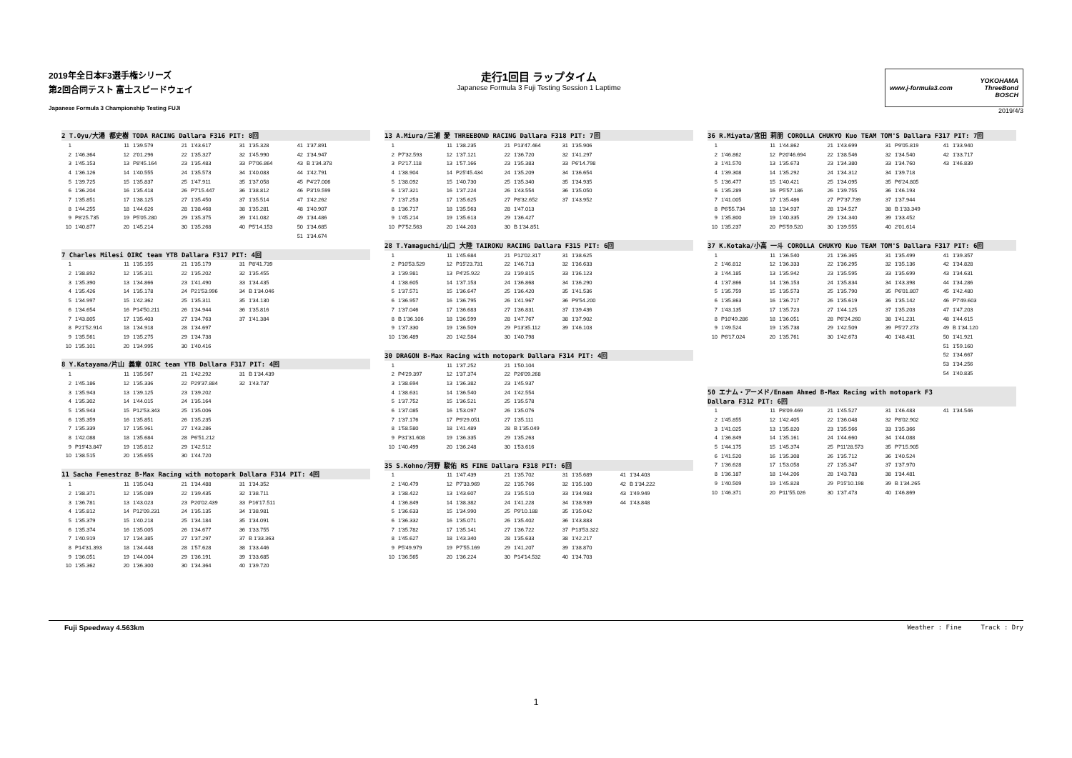2019年全日本F3選手権シリーズ
第2回合同テスト 富士スピードウェイ
Japanese Formula 3 Championship Testing FUJI
走行1回目 ラップタイム
Japanese Formula 3 Fuji Testing Session 1 Laptime
www.j-formula3.com YOKOHAMA
ThreeBond
BOSCH
2019/4/3
2 T.Oyu/大湯 都史樹 TODA RACING Dallara F316 PIT: 8回
| 1 | | 11 | 1'39.579 | 21 | 1'43.617 | 31 | 1'35.328 | 41 | 1'37.891 |
| 2 | 1'46.364 | 12 | 2'01.296 | 22 | 1'35.327 | 32 | 1'45.990 | 42 | 1'34.947 |
| 3 | 1'45.153 | 13 | P8'45.164 | 23 | 1'35.483 | 33 | P7'06.864 | 43 | B 1'34.378 |
| 4 | 1'36.126 | 14 | 1'40.555 | 24 | 1'35.573 | 34 | 1'40.083 | 44 | 1'42.791 |
| 5 | 1'39.725 | 15 | 1'35.837 | 25 | 1'47.911 | 35 | 1'37.058 | 45 | P4'27.006 |
| 6 | 1'36.204 | 16 | 1'35.418 | 26 | P7'15.447 | 36 | 1'38.812 | 46 | P3'19.599 |
| 7 | 1'35.851 | 17 | 1'38.125 | 27 | 1'35.450 | 37 | 1'35.514 | 47 | 1'42.262 |
| 8 | 1'44.255 | 18 | 1'44.626 | 28 | 1'38.468 | 38 | 1'35.281 | 48 | 1'40.907 |
| 9 | P8'25.735 | 19 | P5'05.280 | 29 | 1'35.375 | 39 | 1'41.082 | 49 | 1'34.486 |
| 10 | 1'40.877 | 20 | 1'45.214 | 30 | 1'35.268 | 40 | P5'14.153 | 50 | 1'34.685 |
| | | | | | | | | 51 | 1'34.674 |
7 Charles Milesi OIRC team YTB Dallara F317 PIT: 4回
| 1 | | 11 | 1'35.155 | 21 | 1'35.179 | 31 | P8'41.739 |
| 2 | 1'38.892 | 12 | 1'35.311 | 22 | 1'35.202 | 32 | 1'35.455 |
| 3 | 1'35.390 | 13 | 1'34.866 | 23 | 1'41.490 | 33 | 1'34.435 |
| 4 | 1'35.426 | 14 | 1'35.178 | 24 | P21'53.996 | 34 | B 1'34.046 |
| 5 | 1'34.997 | 15 | 1'42.362 | 25 | 1'35.311 | 35 | 1'34.130 |
| 6 | 1'34.654 | 16 | P14'50.211 | 26 | 1'34.944 | 36 | 1'35.816 |
| 7 | 1'43.805 | 17 | 1'35.403 | 27 | 1'34.763 | 37 | 1'41.384 |
| 8 | P21'52.914 | 18 | 1'34.918 | 28 | 1'34.697 | | |
| 9 | 1'35.561 | 19 | 1'35.275 | 29 | 1'34.738 | | |
| 10 | 1'35.101 | 20 | 1'34.995 | 30 | 1'40.416 | | |
8 Y.Katayama/片山 義章 OIRC team YTB Dallara F317 PIT: 4回
| 1 | | 11 | 1'35.567 | 21 | 1'42.292 | 31 | B 1'34.439 |
| 2 | 1'45.186 | 12 | 1'35.336 | 22 | P29'37.884 | 32 | 1'43.737 |
| 3 | 1'35.943 | 13 | 1'39.125 | 23 | 1'39.202 | | |
| 4 | 1'35.302 | 14 | 1'44.015 | 24 | 1'35.164 | | |
| 5 | 1'35.943 | 15 | P12'53.343 | 25 | 1'35.006 | | |
| 6 | 1'35.359 | 16 | 1'35.851 | 26 | 1'35.235 | | |
| 7 | 1'35.339 | 17 | 1'35.961 | 27 | 1'43.286 | | |
| 8 | 1'42.088 | 18 | 1'35.684 | 28 | P6'51.212 | | |
| 9 | P19'43.847 | 19 | 1'35.812 | 29 | 1'42.512 | | |
| 10 | 1'38.515 | 20 | 1'35.655 | 30 | 1'44.720 | | |
11 Sacha Fenestraz B-Max Racing with motopark Dallara F314 PIT: 4回
| 1 | | 11 | 1'35.043 | 21 | 1'34.488 | 31 | 1'34.352 |
| 2 | 1'38.371 | 12 | 1'35.089 | 22 | 1'39.435 | 32 | 1'38.711 |
| 3 | 1'36.781 | 13 | 1'43.023 | 23 | P20'02.439 | 33 | P16'17.511 |
| 4 | 1'35.812 | 14 | P12'09.231 | 24 | 1'35.135 | 34 | 1'38.981 |
| 5 | 1'35.379 | 15 | 1'40.218 | 25 | 1'34.184 | 35 | 1'34.091 |
| 6 | 1'35.374 | 16 | 1'35.005 | 26 | 1'34.677 | 36 | 1'33.755 |
| 7 | 1'40.919 | 17 | 1'34.385 | 27 | 1'37.297 | 37 | B 1'33.363 |
| 8 | P14'31.393 | 18 | 1'34.448 | 28 | 1'57.628 | 38 | 1'33.446 |
| 9 | 1'36.051 | 19 | 1'44.004 | 29 | 1'36.191 | 39 | 1'33.685 |
| 10 | 1'35.362 | 20 | 1'36.300 | 30 | 1'34.364 | 40 | 1'39.720 |
13 A.Miura/三浦 愛 THREEBOND RACING Dallara F318 PIT: 7回
| 1 | | 11 | 1'38.235 | 21 | P13'47.464 | 31 | 1'35.906 |
| 2 | P7'32.593 | 12 | 1'37.121 | 22 | 1'36.720 | 32 | 1'41.297 |
| 3 | P2'17.118 | 13 | 1'57.166 | 23 | 1'35.383 | 33 | P6'14.798 |
| 4 | 1'38.904 | 14 | P25'45.434 | 24 | 1'35.209 | 34 | 1'36.654 |
| 5 | 1'38.092 | 15 | 1'40.730 | 25 | 1'35.340 | 35 | 1'34.935 |
| 6 | 1'37.321 | 16 | 1'37.224 | 26 | 1'43.554 | 36 | 1'35.050 |
| 7 | 1'37.253 | 17 | 1'35.625 | 27 | P8'32.652 | 37 | 1'43.952 |
| 8 | 1'36.717 | 18 | 1'35.563 | 28 | 1'47.013 | | |
| 9 | 1'45.214 | 19 | 1'35.613 | 29 | 1'36.427 | | |
| 10 | P7'52.563 | 20 | 1'44.203 | 30 | B 1'34.851 | | |
28 T.Yamaguchi/山口 大陸 TAIROKU RACING Dallara F315 PIT: 6回
| 1 | | 11 | 1'45.684 | 21 | P12'02.317 | 31 | 1'38.625 |
| 2 | P10'53.529 | 12 | P15'23.731 | 22 | 1'46.713 | 32 | 1'36.633 |
| 3 | 1'39.981 | 13 | P4'25.922 | 23 | 1'39.815 | 33 | 1'36.123 |
| 4 | 1'38.605 | 14 | 1'37.153 | 24 | 1'36.868 | 34 | 1'36.290 |
| 5 | 1'37.571 | 15 | 1'36.647 | 25 | 1'36.420 | 35 | 1'41.536 |
| 6 | 1'36.957 | 16 | 1'36.795 | 26 | 1'41.967 | 36 | P9'54.200 |
| 7 | 1'37.046 | 17 | 1'36.683 | 27 | 1'36.831 | 37 | 1'39.436 |
| 8 | B 1'36.106 | 18 | 1'36.599 | 28 | 1'47.767 | 38 | 1'37.902 |
| 9 | 1'37.330 | 19 | 1'36.509 | 29 | P13'35.112 | 39 | 1'46.103 |
| 10 | 1'36.489 | 20 | 1'42.584 | 30 | 1'40.798 | | |
30 DRAGON B-Max Racing with motopark Dallara F314 PIT: 4回
| 1 | | 11 | 1'37.252 | 21 | 1'50.104 |
| 2 | P4'29.397 | 12 | 1'37.374 | 22 | P26'09.268 |
| 3 | 1'38.694 | 13 | 1'36.382 | 23 | 1'45.937 |
| 4 | 1'38.631 | 14 | 1'36.540 | 24 | 1'42.554 |
| 5 | 1'37.752 | 15 | 1'36.521 | 25 | 1'35.578 |
| 6 | 1'37.085 | 16 | 1'53.097 | 26 | 1'35.076 |
| 7 | 1'37.176 | 17 | P9'29.051 | 27 | 1'35.111 |
| 8 | 1'58.580 | 18 | 1'41.489 | 28 | B 1'35.049 |
| 9 | P31'31.608 | 19 | 1'36.335 | 29 | 1'35.263 |
| 10 | 1'40.499 | 20 | 1'36.248 | 30 | 1'53.616 |
35 S.Kohno/河野 駿佑 RS FINE Dallara F318 PIT: 6回
| 1 | | 11 | 1'47.439 | 21 | 1'35.702 | 31 | 1'35.689 | 41 | 1'34.403 |
| 2 | 1'40.479 | 12 | P7'33.969 | 22 | 1'35.766 | 32 | 1'35.100 | 42 | B 1'34.222 |
| 3 | 1'38.422 | 13 | 1'43.607 | 23 | 1'35.510 | 33 | 1'34.983 | 43 | 1'49.949 |
| 4 | 1'36.849 | 14 | 1'38.382 | 24 | 1'41.228 | 34 | 1'38.939 | 44 | 1'43.848 |
| 5 | 1'36.633 | 15 | 1'34.990 | 25 | P9'10.188 | 35 | 1'35.042 | | |
| 6 | 1'36.332 | 16 | 1'35.071 | 26 | 1'35.402 | 36 | 1'43.883 | | |
| 7 | 1'35.782 | 17 | 1'35.141 | 27 | 1'36.722 | 37 | P13'53.322 | | |
| 8 | 1'45.627 | 18 | 1'43.340 | 28 | 1'35.633 | 38 | 1'42.217 | | |
| 9 | P5'49.979 | 19 | P7'55.169 | 29 | 1'41.207 | 39 | 1'38.870 | | |
| 10 | 1'36.565 | 20 | 1'36.224 | 30 | P14'14.532 | 40 | 1'34.703 | | |
36 R.Miyata/宮田 莉朋 COROLLA CHUKYO Kuo TEAM TOM'S Dallara F317 PIT: 7回
| 1 | | 11 | 1'44.862 | 21 | 1'43.699 | 31 | P9'05.819 | 41 | 1'33.940 |
| 2 | 1'46.862 | 12 | P20'46.694 | 22 | 1'38.546 | 32 | 1'34.540 | 42 | 1'33.717 |
| 3 | 1'41.570 | 13 | 1'35.673 | 23 | 1'34.380 | 33 | 1'34.760 | 43 | 1'46.839 |
| 4 | 1'39.308 | 14 | 1'35.292 | 24 | 1'34.312 | 34 | 1'39.718 | | |
| 5 | 1'36.477 | 15 | 1'40.421 | 25 | 1'34.095 | 35 | P6'24.805 | | |
| 6 | 1'35.289 | 16 | P5'57.186 | 26 | 1'39.755 | 36 | 1'46.193 | | |
| 7 | 1'41.005 | 17 | 1'35.486 | 27 | P7'37.739 | 37 | 1'37.944 | | |
| 8 | P6'55.734 | 18 | 1'34.937 | 28 | 1'34.527 | 38 | B 1'33.349 | | |
| 9 | 1'35.800 | 19 | 1'40.335 | 29 | 1'34.340 | 39 | 1'33.452 | | |
| 10 | 1'35.237 | 20 | P5'59.520 | 30 | 1'39.555 | 40 | 2'01.614 | | |
37 K.Kotaka/小高 一斗 COROLLA CHUKYO Kuo TEAM TOM'S Dallara F317 PIT: 6回
| 1 | | 11 | 1'36.540 | 21 | 1'36.365 | 31 | 1'35.499 | 41 | 1'39.357 |
| 2 | 1'46.812 | 12 | 1'36.333 | 22 | 1'36.295 | 32 | 1'35.136 | 42 | 1'34.828 |
| 3 | 1'44.185 | 13 | 1'35.942 | 23 | 1'35.595 | 33 | 1'35.699 | 43 | 1'34.631 |
| 4 | 1'37.866 | 14 | 1'36.153 | 24 | 1'35.834 | 34 | 1'43.398 | 44 | 1'34.286 |
| 5 | 1'35.759 | 15 | 1'35.573 | 25 | 1'35.790 | 35 | P6'01.807 | 45 | 1'42.480 |
| 6 | 1'35.863 | 16 | 1'36.717 | 26 | 1'35.619 | 36 | 1'35.142 | 46 | P7'49.603 |
| 7 | 1'43.135 | 17 | 1'35.723 | 27 | 1'44.125 | 37 | 1'35.203 | 47 | 1'47.203 |
| 8 | P10'49.286 | 18 | 1'36.051 | 28 | P6'24.260 | 38 | 1'41.231 | 48 | 1'44.615 |
| 9 | 1'49.524 | 19 | 1'35.738 | 29 | 1'42.509 | 39 | P5'27.273 | 49 | B 1'34.120 |
| 10 | P6'17.024 | 20 | 1'35.761 | 30 | 1'42.673 | 40 | 1'48.431 | 50 | 1'41.921 |
| | | | | | | | | 51 | 1'59.160 |
| | | | | | | | | 52 | 1'34.667 |
| | | | | | | | | 53 | 1'34.256 |
| | | | | | | | | 54 | 1'40.835 |
50 エナム・アーメド/Enaam Ahmed B-Max Racing with motopark F3
Dallara F312 PIT: 6回
| 1 | | 11 | P8'09.469 | 21 | 1'45.527 | 31 | 1'46.483 | 41 | 1'34.546 |
| 2 | 1'45.855 | 12 | 1'42.405 | 22 | 1'36.048 | 32 | P8'02.902 | | |
| 3 | 1'41.025 | 13 | 1'35.820 | 23 | 1'35.566 | 33 | 1'35.366 | | |
| 4 | 1'36.849 | 14 | 1'35.161 | 24 | 1'44.660 | 34 | 1'44.088 | | |
| 5 | 1'44.175 | 15 | 1'45.374 | 25 | P11'28.573 | 35 | P7'15.905 | | |
| 6 | 1'41.520 | 16 | 1'35.308 | 26 | 1'35.712 | 36 | 1'40.524 | | |
| 7 | 1'36.628 | 17 | 1'53.058 | 27 | 1'35.347 | 37 | 1'37.970 | | |
| 8 | 1'36.187 | 18 | 1'44.206 | 28 | 1'43.783 | 38 | 1'34.481 | | |
| 9 | 1'40.509 | 19 | 1'45.828 | 29 | P15'10.198 | 39 | B 1'34.265 | | |
| 10 | 1'46.371 | 20 | P11'55.026 | 30 | 1'37.473 | 40 | 1'46.869 | | |
Fuji Speedway 4.563km Weather : Fine Track : Dry
1